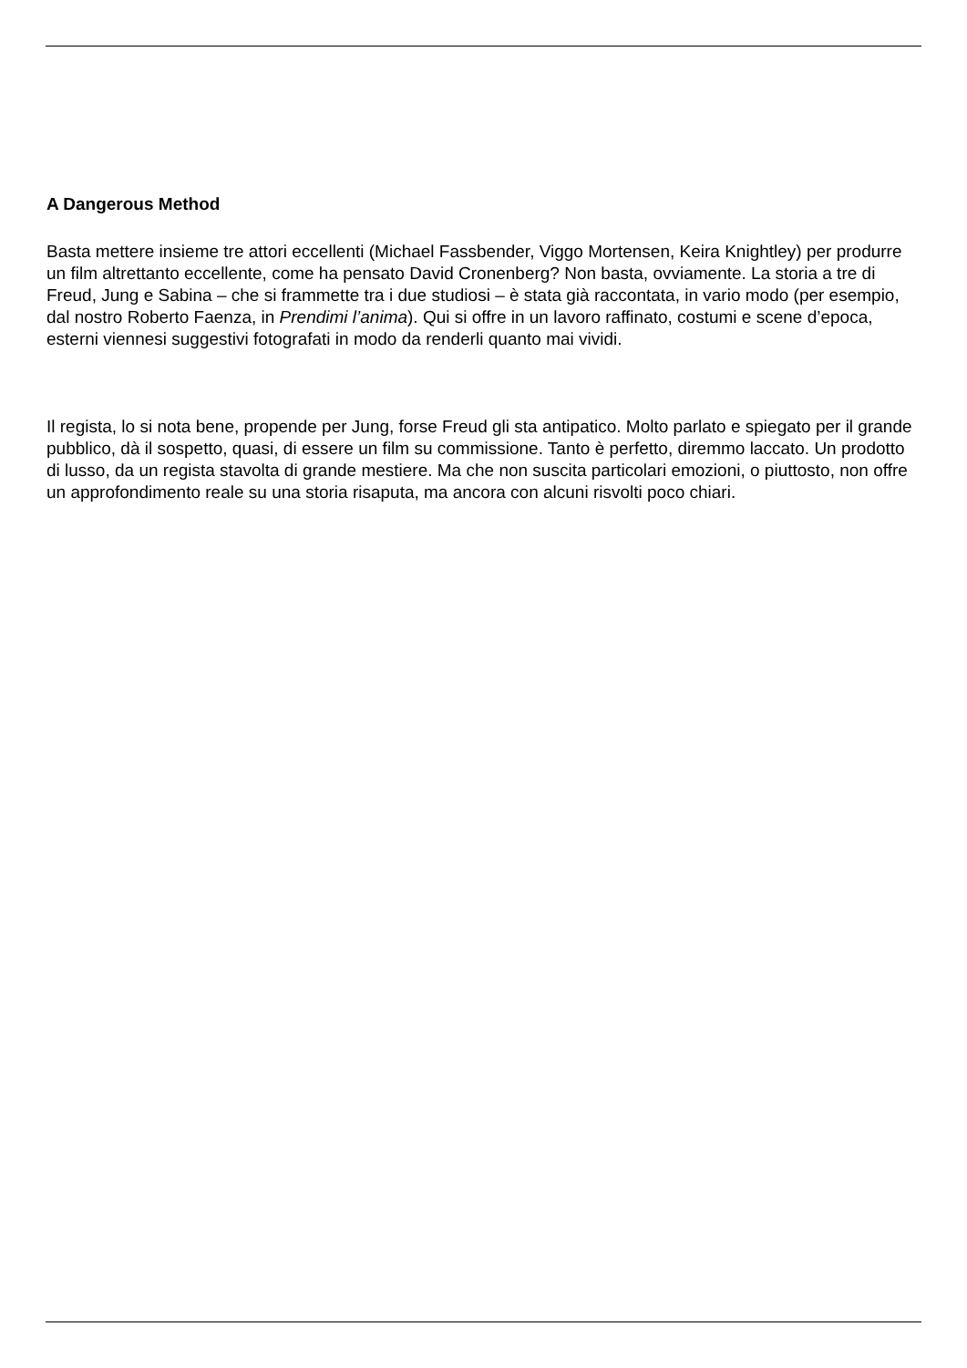A Dangerous Method
Basta mettere insieme tre attori eccellenti (Michael Fassbender, Viggo Mortensen, Keira Knightley) per produrre un film altrettanto eccellente, come ha pensato David Cronenberg? Non basta, ovviamente. La storia a tre di Freud, Jung e Sabina – che si frammette tra i due studiosi – è stata già raccontata, in vario modo (per esempio, dal nostro Roberto Faenza, in Prendimi l’anima). Qui si offre in un lavoro raffinato, costumi e scene d’epoca, esterni viennesi suggestivi fotografati in modo da renderli quanto mai vividi.
Il regista, lo si nota bene, propende per Jung, forse Freud gli sta antipatico. Molto parlato e spiegato per il grande pubblico, dà il sospetto, quasi, di essere un film su commissione. Tanto è perfetto, diremmo laccato. Un prodotto di lusso, da un regista stavolta di grande mestiere. Ma che non suscita particolari emozioni, o piuttosto, non offre un approfondimento reale su una storia risaputa, ma ancora con alcuni risvolti poco chiari.